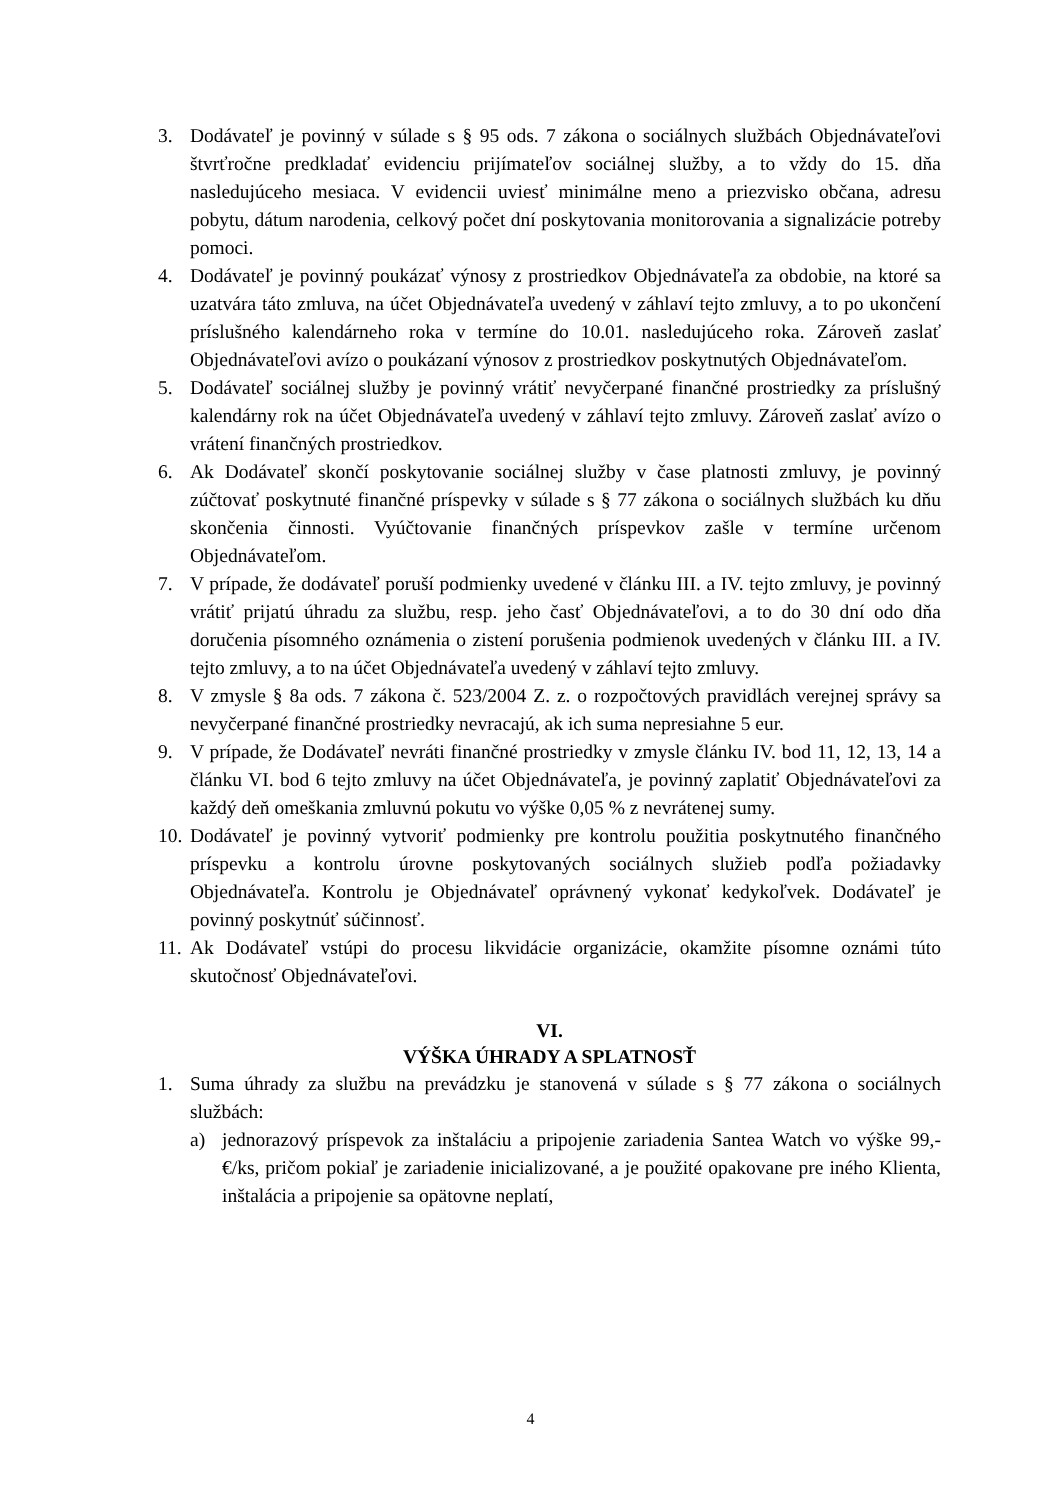3. Dodávateľ je povinný v súlade s § 95 ods. 7 zákona o sociálnych službách Objednávateľovi štvrťročne predkladať evidenciu prijímateľov sociálnej služby, a to vždy do 15. dňa nasledujúceho mesiaca. V evidencii uviesť minimálne meno a priezvisko občana, adresu pobytu, dátum narodenia, celkový počet dní poskytovania monitorovania a signalizácie potreby pomoci.
4. Dodávateľ je povinný poukázať výnosy z prostriedkov Objednávateľa za obdobie, na ktoré sa uzatvára táto zmluva, na účet Objednávateľa uvedený v záhlaví tejto zmluvy, a to po ukončení príslušného kalendárneho roka v termíne do 10.01. nasledujúceho roka. Zároveň zaslať Objednávateľovi avízo o poukázaní výnosov z prostriedkov poskytnutých Objednávateľom.
5. Dodávateľ sociálnej služby je povinný vrátiť nevyčerpané finančné prostriedky za príslušný kalendárny rok na účet Objednávateľa uvedený v záhlaví tejto zmluvy. Zároveň zaslať avízo o vrátení finančných prostriedkov.
6. Ak Dodávateľ skončí poskytovanie sociálnej služby v čase platnosti zmluvy, je povinný zúčtovať poskytnuté finančné príspevky v súlade s § 77 zákona o sociálnych službách ku dňu skončenia činnosti. Vyúčtovanie finančných príspevkov zašle v termíne určenom Objednávateľom.
7. V prípade, že dodávateľ poruší podmienky uvedené v článku III. a IV. tejto zmluvy, je povinný vrátiť prijatú úhradu za službu, resp. jeho časť Objednávateľovi, a to do 30 dní odo dňa doručenia písomného oznámenia o zistení porušenia podmienok uvedených v článku III. a IV. tejto zmluvy, a to na účet Objednávateľa uvedený v záhlaví tejto zmluvy.
8. V zmysle § 8a ods. 7 zákona č. 523/2004 Z. z. o rozpočtových pravidlách verejnej správy sa nevyčerpané finančné prostriedky nevracajú, ak ich suma nepresiahne 5 eur.
9. V prípade, že Dodávateľ nevráti finančné prostriedky v zmysle článku IV. bod 11, 12, 13, 14 a článku VI. bod 6 tejto zmluvy na účet Objednávateľa, je povinný zaplatiť Objednávateľovi za každý deň omeškania zmluvnú pokutu vo výške 0,05 % z nevrátenej sumy.
10. Dodávateľ je povinný vytvoriť podmienky pre kontrolu použitia poskytnutého finančného príspevku a kontrolu úrovne poskytovaných sociálnych služieb podľa požiadavky Objednávateľa. Kontrolu je Objednávateľ oprávnený vykonať kedykoľvek. Dodávateľ je povinný poskytnúť súčinnosť.
11. Ak Dodávateľ vstúpi do procesu likvidácie organizácie, okamžite písomne oznámi túto skutočnosť Objednávateľovi.
VI.
VÝŠKA ÚHRADY A SPLATNOSŤ
1. Suma úhrady za službu na prevádzku je stanovená v súlade s § 77 zákona o sociálnych službách:
a) jednorazový príspevok za inštaláciu a pripojenie zariadenia Santea Watch vo výške 99,- €/ks, pričom pokiaľ je zariadenie inicializované, a je použité opakovane pre iného Klienta, inštalácia a pripojenie sa opätovne neplatí,
4